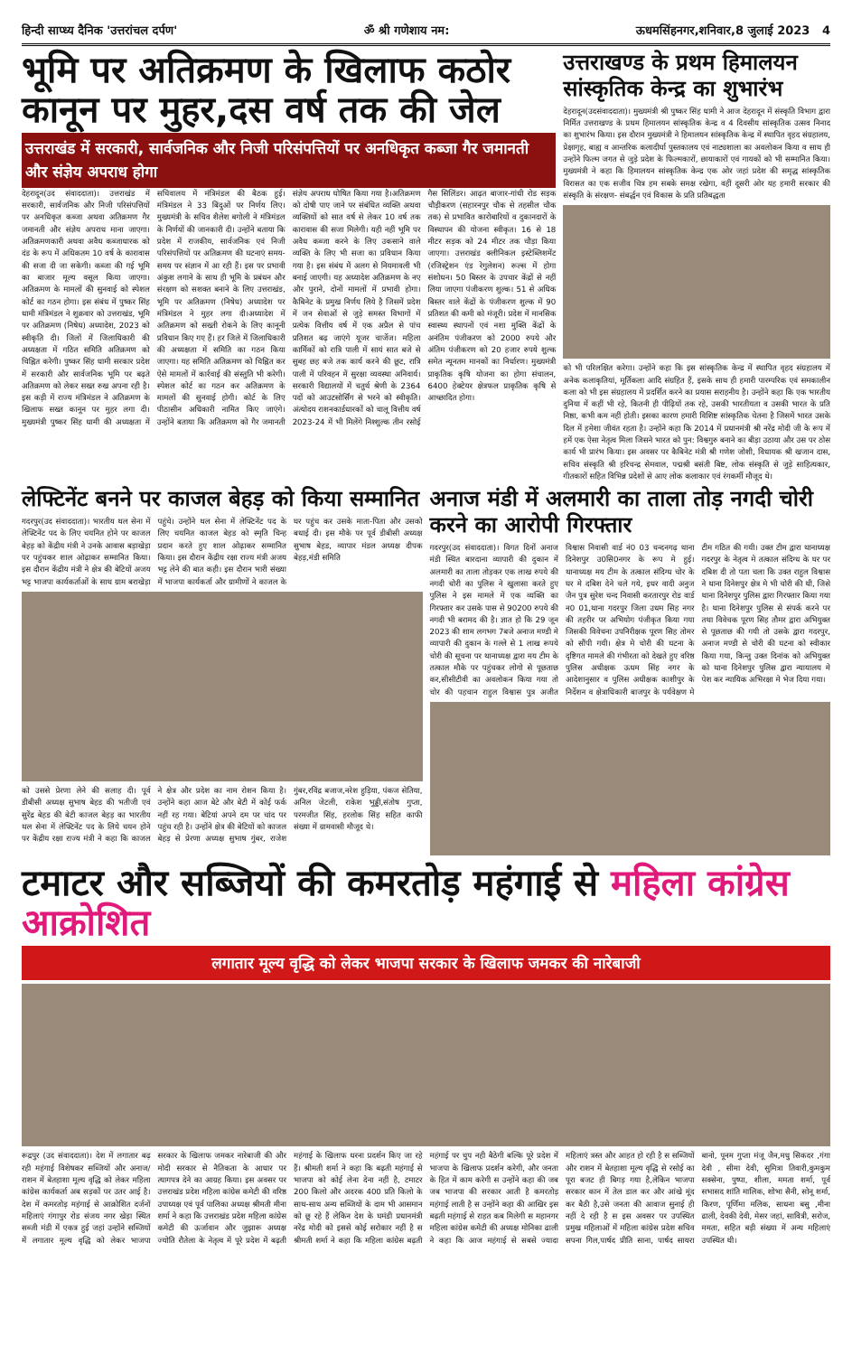हिन्दी साप्ध्य दैनिक 'उत्तरांचल दर्पण' ॐ श्री गणेशाय नम: ऊधमसिंहनगर,शनिवार,8 जुलाई 2023 4
भूमि पर अतिक्रमण के खिलाफ कठोर कानून पर मुहर,दस वर्ष तक की जेल
उत्तराखंड में सरकारी, सार्वजनिक और निजी परिसंपत्तियों पर अनधिकृत कब्जा गैर जमानती और संज्ञेय अपराध होगा
देहरादून(उद संवाददाता)। उत्तराखंड में सरकारी, सार्वजनिक और निजी परिसंपत्तियों पर अनधिकृत कब्जा अथवा अतिक्रमण गैर जमानती और संज्ञेय अपराध माना जाएगा। अतिक्रमणकारी अथवा अवैध कब्जाधारक को दंड के रूप में अधिकतम 10 वर्ष के कारावास की सजा दी जा सकेगी। कब्जा की गई भूमि का बाजार मूल्य वसूल किया जाएगा। अतिक्रमण के मामलों की सुनवाई को स्पेशल कोर्ट का गठन होगा। इस संबंध में पुष्कर सिंह धामी मंत्रिमंडल ने शुक्रवार को उत्तराखंड, भूमि पर अतिक्रमण (निषेध) अध्यादेश, 2023 को स्वीकृति दी। जिलों में जिलाधिकारी की अध्यक्षता में गठित समिति अतिक्रमण को चिह्नित करेगी। पुष्कर सिंह धामी सरकार प्रदेश में सरकारी और सार्वजनिक भूमि पर बढ़ते अतिक्रमण को लेकर सख्त रुख अपना रही है। इस कड़ी में राज्य मंत्रिमंडल ने अतिक्रमण के खिलाफ सख्त कानून पर मुहर लगा दी। मुख्यमंत्री पुष्कर सिंह धामी की अध्यक्षता में सचिवालय में मंत्रिमंडल की बैठक हुई। मंत्रिमंडल ने 33 बिंदुओं पर निर्णय लिए। मुख्यमंत्री के सचिव शैलेश बगोली ने मंत्रिमंडल के निर्णयों की जानकारी दी। उन्होंने बताया कि प्रदेश में राजकीय, सार्वजनिक एवं निजी परिसंपत्तियों पर अतिक्रमण की घटनाएं समय-समय पर संज्ञान में आ रही हैं। इस पर प्रभावी अंकुश लगाने के साथ ही भूमि के प्रबंधन और संरक्षण को सशक्त बनाने के लिए उत्तराखंड, भूमि पर अतिक्रमण (निषेध) अध्यादेश पर मंत्रिमंडल ने मुहर लगा दी।अध्यादेश में अतिक्रमण को सख्ती रोकने के लिए कानूनी प्रविधान किए गए हैं। हर जिले में जिलाधिकारी की अध्यक्षता में समिति का गठन किया जाएगा। यह समिति अतिक्रमण को चिह्नित कर ऐसे मामलों में कार्रवाई की संस्तुति भी करेगी। स्पेशल कोर्ट का गठन कर अतिक्रमण के मामलों की सुनवाई होगी। कोर्ट के लिए पीठासीन अधिकारी नामित किए जाएंगे। उन्होंने बताया कि अतिक्रमण को गैर जमानती संज्ञेय अपराध घोषित किया गया है।अतिक्रमण को दोषी पाए जाने पर संबंधित व्यक्ति अथवा व्यक्तियों को सात वर्ष से लेकर 10 वर्ष तक कारावास की सजा मिलेगी। यही नहीं भूमि पर अवैध कब्जा करने के लिए उकसाने वाले व्यक्ति के लिए भी सजा का प्रविधान किया गया है। इस संबंध में अलग से नियमावली भी बनाई जाएगी। यह अध्यादेश अतिक्रमण के नए और पुराने, दोनों मामलों में प्रभावी होगा। कैबिनेट के प्रमुख निर्णय लिये है जिसमें प्रदेश में जन सेवाओं से जुड़े समस्त विभागों में प्रत्येक वित्तीय वर्ष में एक अप्रैल से पांच प्रतिशत बढ़ जाएंगे यूजर चार्जेज। महिला कार्मिकों को रात्रि पाली में सायं सात बजे से सुबह छह बजे तक कार्य करने की छूट, रात्रि पाली में परिवहन में सुरक्षा व्यवस्था अनिवार्य। सरकारी विद्यालयों में चतुर्थ श्रेणी के 2364 पदों को आउटसोर्सिंग से भरने को स्वीकृति। अंत्योदय राशनकार्डधारकों को चालू वित्तीय वर्ष 2023-24 में भी मिलेंगे निश्शुल्क तीन रसोई गैस सिलिंडर। आढ़त बाजार-गांधी रोड सड़क चौड़ीकरण (सहारनपुर चौक से तहसील चौक तक) से प्रभावित कारोबारियों व दुकानदारों के विस्थापन की योजना स्वीकृत। 16 से 18 मीटर सड़क को 24 मीटर तक चौड़ा किया जाएगा। उत्तराखंड क्लीनिकल इस्टेब्लिशमेंट (रजिस्ट्रेशन एंड रेगुलेशन) रूल्स में होगा संशोधन। 50 बिस्तर के उपचार केंद्रों से नहीं लिया जाएगा पंजीकरण शुल्क। 51 से अधिक बिस्तर वाले केंद्रों के पंजीकरण शुल्क में 90 प्रतिशत की कमी को मंजूरी। प्रदेश में मानसिक स्वास्थ्य स्थापनों एवं नशा मुक्ति केंद्रों के अनंतिम पंजीकरण को 2000 रुपये और अंतिम पंजीकरण को 20 हजार रुपये शुल्क समेत न्यूनतम मानकों का निर्धारण। मुख्यमंत्री प्राकृतिक कृषि योजना का होगा संचालन, 6400 हेक्टेयर क्षेत्रफल प्राकृतिक कृषि से आच्छादित होगा।
उत्तराखण्ड के प्रथम हिमालयन सांस्कृतिक केन्द्र का शुभारंभ
देहरादून(उदसंवाददाता)। मुख्यमंत्री श्री पुष्कर सिंह धामी ने आज देहरादून में संस्कृति विभाग द्वारा निर्मित उत्तराखण्ड के प्रथम हिमालयन सांस्कृतिक केन्द्र व 4 दिवसीय सांस्कृतिक उत्सव निनाद का शुभारंभ किया। इस दौरान मुख्यमंत्री ने हिमालयन सांस्कृतिक केन्द्र में स्थापित वृहद संग्रहालय, प्रेक्षागृह, बाह्य व आन्तरिक कलादीर्घा पुस्तकालय एवं नाट्यशाला का अवलोकन किया व साथ ही उन्होंने फिल्म जगत से जुड़े प्रदेश के फिल्मकारों, छायाकारों एवं गायकों को भी सम्मानित किया। मुख्यमंत्री ने कहा कि हिमालयन सांस्कृतिक केन्द्र एक ओर जहां प्रदेश की समृद्ध सांस्कृतिक विरासत का एक सजीव चित्र हम सबके समक्ष रखेगा, वहीं दूसरी ओर यह हमारी सरकार की संस्कृति के संरक्षण- संबर्द्धन एवं विकास के प्रति प्रतिबद्धता
को भी परिलक्षित करेगा। उन्होंने कहा कि इस सांस्कृतिक केन्द्र में स्थापित वृहद संग्रहालय में अनेक कलाकृतियां, मूर्तिकला आदि संग्रहित हैं, इसके साथ ही हमारी पारम्परिक एवं समकालीन कला को भी इस संग्रहालय में प्रदर्शित करने का प्रयास सराहनीय है। उन्होंने कहा कि एक भारतीय दुनिया में कहीं भी रहे, कितनी ही पीढ़ियों तक रहे, उसकी भारतीयता व उसकी भारत के प्रति निष्ठा, कभी कम नहीं होती। इसका कारण हमारी विशिष्ट सांस्कृतिक चेतना है जिसमें भारत उसके दिल में हमेशा जीवंत रहता है। उन्होंने कहा कि 2014 में प्रधानमंत्री श्री नरेंद्र मोदी जी के रूप में हमें एक ऐसा नेतृत्व मिला जिसने भारत को पुन: विश्वगुरु बनाने का बीड़ा उठाया और उस पर ठोस कार्य भी प्रारंभ किया। इस अवसर पर कैबिनेट मंत्री श्री गणेश जोशी, विधायक श्री खजान दास, सचिव संस्कृति श्री हरिचन्द्र सेमवाल, पद्मश्री बसंती बिष्ट, लोक संस्कृति से जुड़े साहित्यकार, गीतकारों सहित विभिन्न प्रदेशों से आए लोक कलाकार एवं रंगकर्मी मौजूद थे।
लेफ्टिनेंट बनने पर काजल बेहड़ को किया सम्मानित
गदरपुर(उद संवाददाता)। भारतीय थल सेना में लेफ्टिनेंट पद के लिए चयनित होने पर काजल बेहड़ को केंद्रीय मंत्री ने उनके आवास बड़ाखेड़ा पर पहुंचकर शाल ओढ़ाकर सम्मानित किया। इस दौरान केंद्रीय मंत्री ने क्षेत्र की बेटियों अजय भट्ट भाजपा कार्यकर्ताओं के साथ ग्राम बराखेड़ा पहुंचे। उन्होंने थल सेना में लेफ्टिनेंट पद के लिए चयनित काजल बेहड को स्मृति चिन्ह प्रदान करते हुए शाल ओढ़ाकर सम्मानित किया। इस दौरान केंद्रीय रक्षा राज्य मंत्री अजय भट्ट लेने की बात कही। इस दौरान भारी संख्या में भाजपा कार्यकर्ता और ग्रामीणों ने काजल के घर पहुंच कर उसके माता-पिता और उसको बधाई दी। इस मौके पर पूर्व डीबीसी अध्यक्ष सुभाष बेहड, व्यापार मंडल अध्यक्ष दीपक बेहड़,मंडी समिति
को उससे प्रेरणा लेने की सलाह दी। पूर्व डीबीसी अध्यक्ष सुभाष बेहड की भतीजी एवं सुरेंद्र बेहड की बेटी काजल बेहड़ का भारतीय थल सेना में लेफ्टिनेंट पद के लिये चयन होने पर केंद्रीय रक्षा राज्य मंत्री ने कहा कि काजल ने क्षेत्र और प्रदेश का नाम रोशन किया है। उन्होंने कहा आज बेटे और बेटी में कोई फर्क नहीं रह गया। बेटियां अपने दम पर चांद पर पहुंच रही है। उन्होंने क्षेत्र की बेटियों को काजल बेहड़ से प्रेरणा अध्यक्ष सुभाष गुंबर, राजेश गुंबर,रविंद्र बजाज,नरेश हुड़िया, पंकज सेतिया, अनिल जेटली, राकेश भुड्डी,संतोष गुप्ता, परमजीत सिंह, हरलोक सिंह सहित काफी संख्या में ग्रामवासी मौजूद थे।
अनाज मंडी में अलमारी का ताला तोड़ नगदी चोरी करने का आरोपी गिरफ्तार
गदरपुर(उद संवाददाता)। विगत दिनों अनाज मंडी स्थित बारदाना व्यापारी की दुकान में अलमारी का ताला तोड़कर एक लाख रुपये की नगदी चोरी का पुलिस ने खुलासा करते हुए पुलिस ने इस मामले में एक व्यक्ति का गिरफ्तार कर उसके पास से 90200 रुपये की नगदी भी बरामद की है। ज्ञात हो कि 29 जून 2023 की शाम लगभग 7बजे अनाज मण्डी मे व्यापारी की दुकान के गल्ले से 1 लाख रूपये चोरी की सूचना पर थानाध्यक्ष द्वारा मय टीम के तत्काल मौके पर पहुंचकर लोगो से पूछताछ कर,सीसीटीवी का अवलोकन किया गया तो चोर की पहचान राहुल विश्वास पुत्र अजीत विश्वास निवासी वार्ड नं0 03 चन्दनगढ़ थाना दिनेशपुर उ0सि0नगर के रूप मे हुई। थानाध्यक्ष मय टीम के तत्काल संदिग्ध चोर के घर मे दबिश देने चले गये, इधर वादी अनुज जैन पुत्र सुरेश चन्द निवासी करतारपुर रोड वार्ड न0 01,थाना गदरपुर जिला उधम सिह नगर की तहरीर पर अभियोग पंजीकृत किया गया जिसकी विवेचना उपनिरीक्षक पूरण सिह तोमर को सौंपी गयी। क्षेत्र मे चोरी की घटना के दृष्टिगत मामले की गंभीरता को देखते हुए वरिष्ठ पुलिस अधीक्षक ऊधम सिंह नगर के आदेशानुसार व पुलिस अधीक्षक काशीपुर के निर्देशन व क्षेत्राधिकारी बाजपुर के पर्यवेक्षण मे टीम गठित की गयी। उक्त टीम द्वारा थानाध्यक्ष गदरपुर के नेतृत्व मे तत्काल संदिग्ध के घर पर दबिश दी तो पता चला कि उक्त राहुल विश्वास ने थाना दिनेशपुर क्षेत्र मे भी चोरी की थी, जिसे थाना दिनेशपुर पुलिस द्वारा गिरफ्तार किया गया है। थाना दिनेशपुर पुलिस से संपर्क करने पर तथा विवेचक पूरण सिह तौमर द्वारा अभियुक्त से पूछताछ की गयी तो उसके द्वारा गदरपुर, अनाज मण्डी से चोरी की घटना को स्वीकार किया गया, किन्तु उक्त दिनांक को अभियुक्त को थाना दिनेशपुर पुलिस द्वारा न्यायालय मे पेश कर न्यायिक अभिरक्षा मे भेज दिया गया।
टमाटर और सब्जियों की कमरतोड़ महंगाई से महिला कांग्रेस आक्रोशित
लगातार मूल्य वृद्धि को लेकर भाजपा सरकार के खिलाफ जमकर की नारेबाजी
रूद्रपुर (उद संवाददाता)। देश में लगातार बढ़ रही महंगाई विशेषकर सब्जियों और अनाज/ राशन में बेतहाशा मूल्य वृद्धि को लेकर महिला कांग्रेस कार्यकर्ता अब सड़कों पर उतर आई है। देश में कमरतोड़ महंगाई से आक्रोशित दर्जनों महिलाएं गंगापुर रोड संजय नगर खेड़ा स्थित सब्जी मंडी में एकत्र हुई जहां उन्होंने सब्जियों में लगातार मूल्य वृद्धि को लेकर भाजपा सरकार के खिलाफ जमकर नारेबाजी की और मोदी सरकार से नैतिकता के आधार पर त्यागपत्र देने का आग्रह किया। इस अवसर पर उत्तराखंड प्रदेश महिला कांग्रेस कमेटी की वरिष्ठ उपाध्यक्ष एवं पूर्व पालिका अध्यक्ष श्रीमती मीना शर्मा ने कहा कि उत्तराखंड प्रदेश महिला कांग्रेस कमेटी की ऊर्जावान और जुझारू अध्यक्ष ज्योति रौतेला के नेतृत्व में पूरे प्रदेश में बढ़ती महंगाई के खिलाफ धरना प्रदर्शन किए जा रहे हैं। श्रीमती शर्मा ने कहा कि बढ़ती महंगाई से भाजपा को कोई लेना देना नहीं है, टमाटर 200 किलो और अदरक 400 प्रति किलो के साथ-साथ अन्य सब्जियों के दाम भी आसमान को छू रहे हैं लेकिन देश के घमंडी प्रधानमंत्री नरेंद्र मोदी को इससे कोई सरोकार नहीं है स श्रीमती शर्मा ने कहा कि महिला कांग्रेस बढ़ती महंगाई पर चुप नही बैठेगी बल्कि पूरे प्रदेश में भाजपा के खिलाफ प्रदर्शन करेगी, और जनता के हित में काम करेगी स उन्होंने कहा की जब जब भाजपा की सरकार आती है कमरतोड़ महंगाई लाती है स उन्होंने कहा की आखिर इस बढ़ती महंगाई से राहत कब मिलेगी स महानगर महिला कांग्रेस कमेटी की अध्यक्ष मोनिका ढाली ने कहा कि आज महंगाई से सबसे ज्यादा महिलाएं त्रस्त और आहत हो रही है स सब्जियों और राशन में बेतहाशा मूल्य वृद्धि से रसोई का पूरा बजट ही बिगड़ गया है,लेकिन भाजपा सरकार कान में तेल डाल कर और आंखे मूंद कर बैठी है,उसे जनता की आवाज सुनाई ही नहीं दे रही है स इस अवसर पर उपस्थित प्रमुख महिलाओं में महिला कांग्रेस प्रदेश सचिव सपना गिल,पार्षद प्रीति साना, पार्षद सायरा बानो, पूनम गुप्ता मंजू जैन,मधु सिकदर ,गंगा देवी , सीमा देवी, सुमित्रा तिवारी,कुमकुम सक्सेना, पुष्पा, शीला, ममता शर्मा, पूर्व सभासद शांति मालिक, शोभा सैनी, सोनू शर्मा, किरण, पूर्णिमा मलिक, साधना बसु ,मीना ढाली, देवकी देवी, मेसर जहां, सावित्री, सरोज, ममता, सहित बड़ी संख्या में अन्य महिलाएं उपस्थित थी।